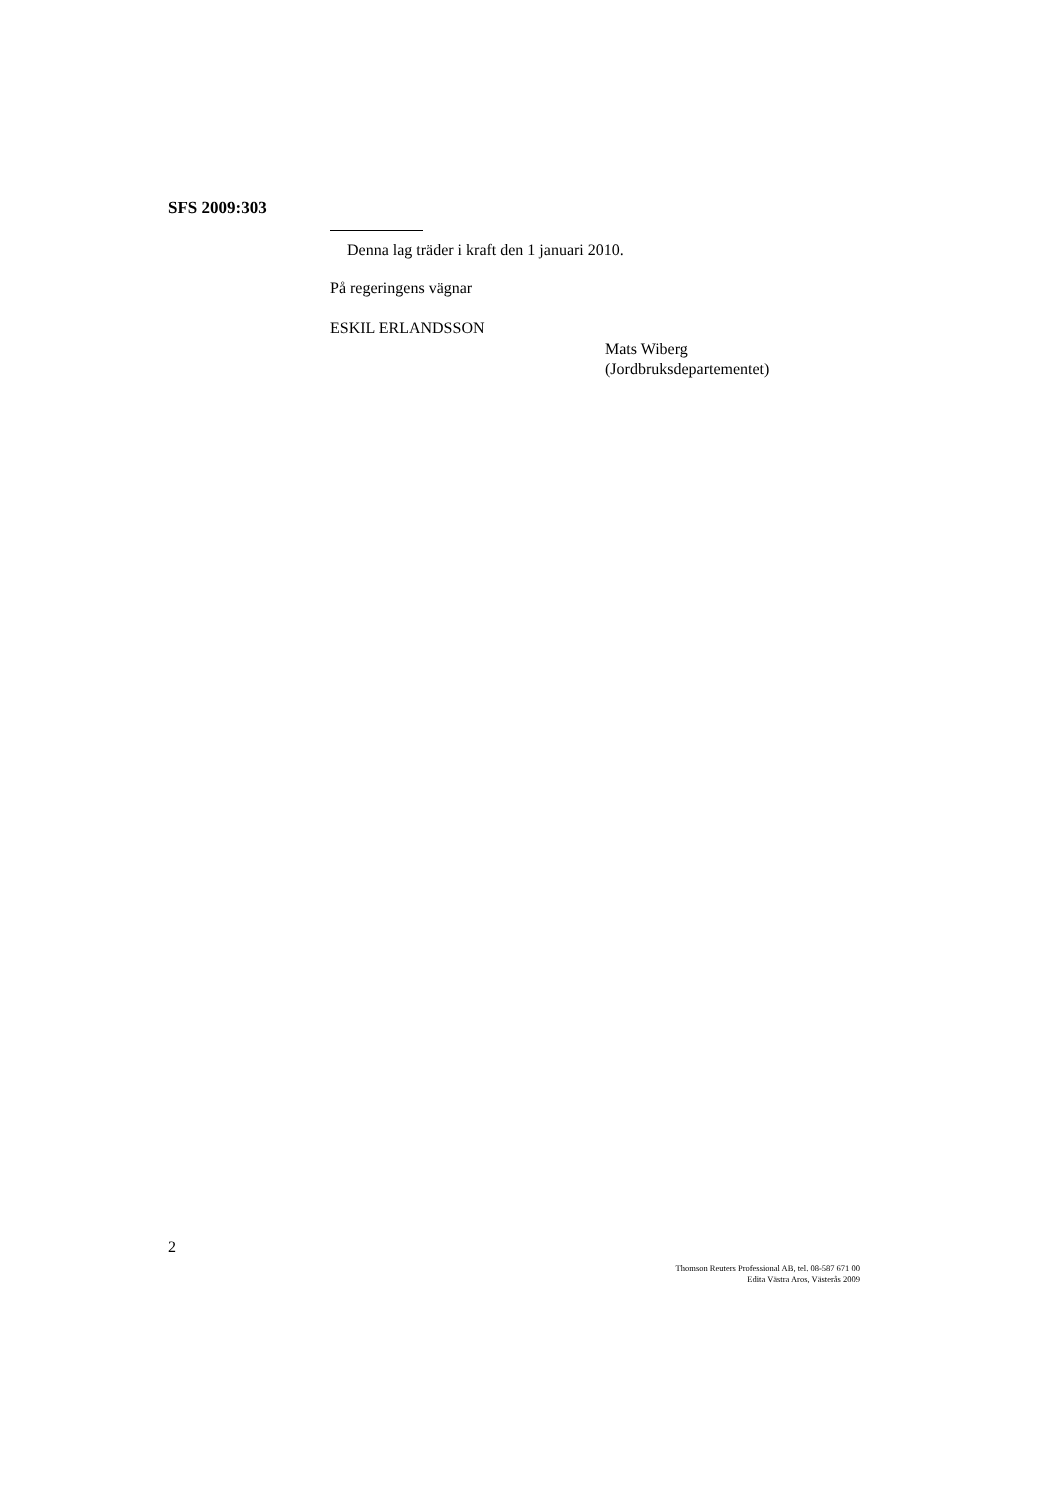SFS 2009:303
Denna lag träder i kraft den 1 januari 2010.
På regeringens vägnar
ESKIL ERLANDSSON
Mats Wiberg
(Jordbruksdepartementet)
2
Thomson Reuters Professional AB, tel. 08-587 671 00
Edita Västra Aros, Västerås 2009